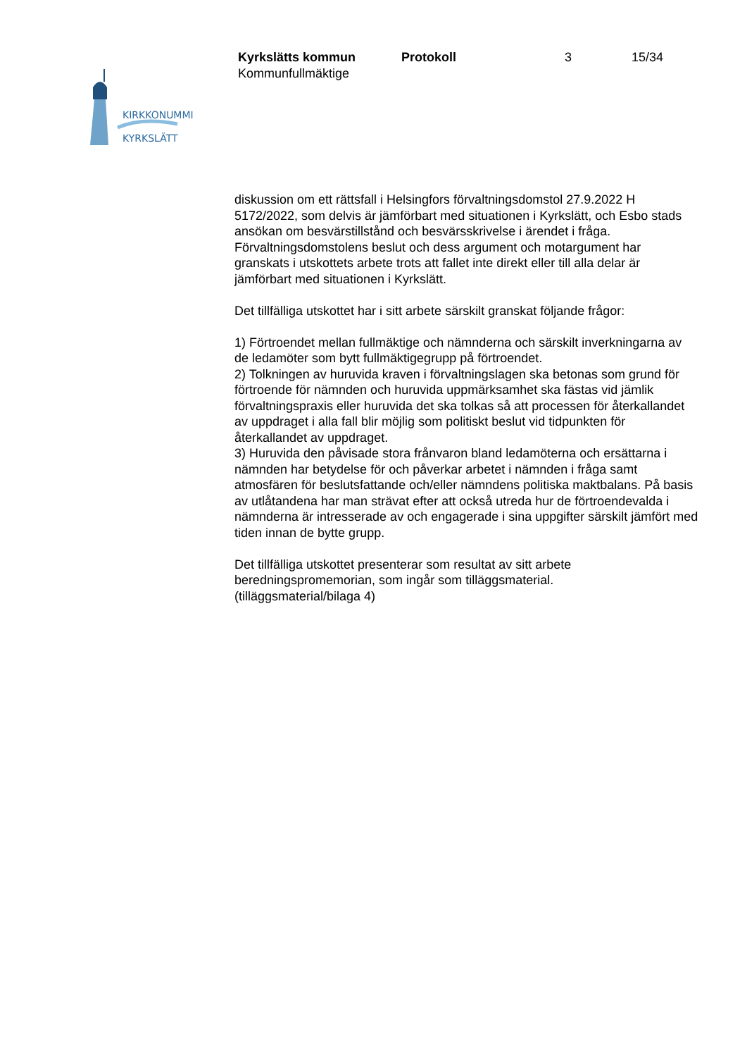KIRKKONUMMI
KYRKSLÄTT
Kyrkslätts kommun Protokoll 3 15/34
Kommunfullmäktige
diskussion om ett rättsfall i Helsingfors förvaltningsdomstol 27.9.2022 H 5172/2022, som delvis är jämförbart med situationen i Kyrkslätt, och Esbo stads ansökan om besvärstillstånd och besvärsskrivelse i ärendet i fråga. Förvaltningsdomstolens beslut och dess argument och motargument har granskats i utskottets arbete trots att fallet inte direkt eller till alla delar är jämförbart med situationen i Kyrkslätt.
Det tillfälliga utskottet har i sitt arbete särskilt granskat följande frågor:
1) Förtroendet mellan fullmäktige och nämnderna och särskilt inverkningarna av de ledamöter som bytt fullmäktigegrupp på förtroendet.
2) Tolkningen av huruvida kraven i förvaltningslagen ska betonas som grund för förtroende för nämnden och huruvida uppmärksamhet ska fästas vid jämlik förvaltningspraxis eller huruvida det ska tolkas så att processen för återkallandet av uppdraget i alla fall blir möjlig som politiskt beslut vid tidpunkten för återkallandet av uppdraget.
3) Huruvida den påvisade stora frånvaron bland ledamöterna och ersättarna i nämnden har betydelse för och påverkar arbetet i nämnden i fråga samt atmosfären för beslutsfattande och/eller nämndens politiska maktbalans. På basis av utlåtandena har man strävat efter att också utreda hur de förtroendevalda i nämnderna är intresserade av och engagerade i sina uppgifter särskilt jämfört med tiden innan de bytte grupp.
Det tillfälliga utskottet presenterar som resultat av sitt arbete beredningspromemorian, som ingår som tilläggsmaterial.
(tilläggsmaterial/bilaga 4)